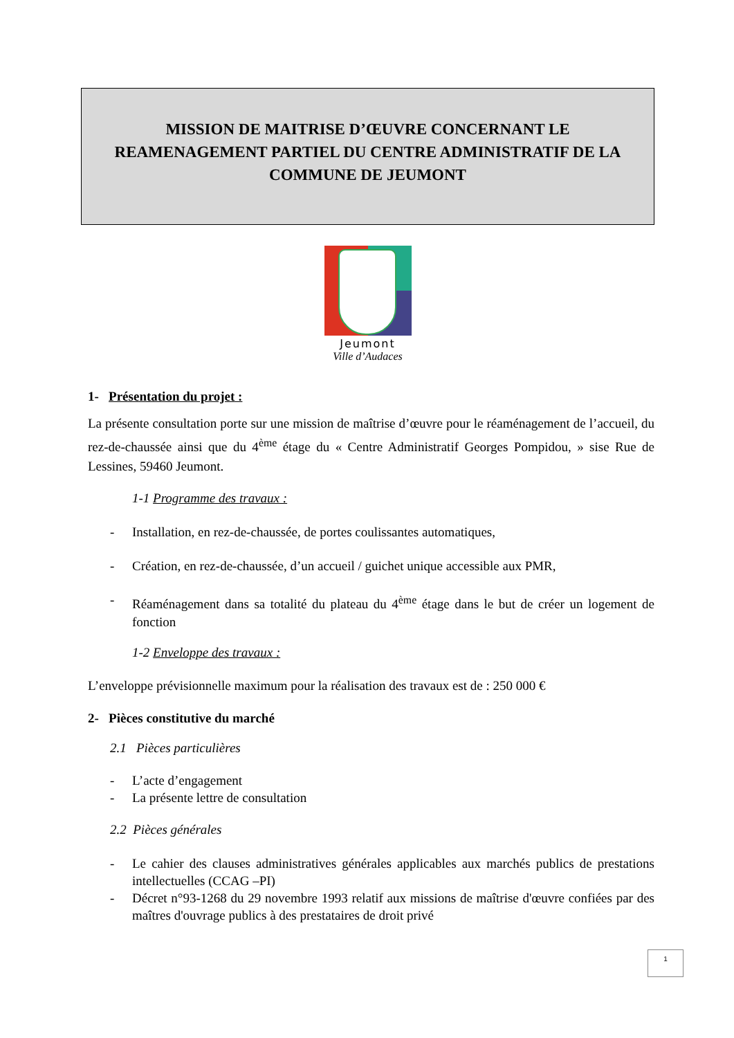MISSION DE MAITRISE D’ŒUVRE CONCERNANT LE REAMENAGEMENT PARTIEL DU CENTRE ADMINISTRATIF DE LA COMMUNE DE JEUMONT
Jeumont
Ville d’Audaces
1- Présentation du projet :
La présente consultation porte sur une mission de maîtrise d’œuvre pour le réaménagement de l’accueil, du rez-de-chaussée ainsi que du 4<sup>ème</sup> étage du « Centre Administratif Georges Pompidou, » sise Rue de Lessines, 59460 Jeumont.
1-1 Programme des travaux :
- Installation, en rez-de-chaussée, de portes coulissantes automatiques,
- Création, en rez-de-chaussée, d’un accueil / guichet unique accessible aux PMR,
- Réaménagement dans sa totalité du plateau du 4<sup>ème</sup> étage dans le but de créer un logement de fonction
1-2 Enveloppe des travaux :
L’enveloppe prévisionnelle maximum pour la réalisation des travaux est de : 250 000 €
2- Pièces constitutive du marché
2.1 Pièces particulières
- L’acte d’engagement
- La présente lettre de consultation
2.2 Pièces générales
- Le cahier des clauses administratives générales applicables aux marchés publics de prestations intellectuelles (CCAG –PI)
- Décret n°93-1268 du 29 novembre 1993 relatif aux missions de maîtrise d'œuvre confiées par des maîtres d'ouvrage publics à des prestataires de droit privé
1